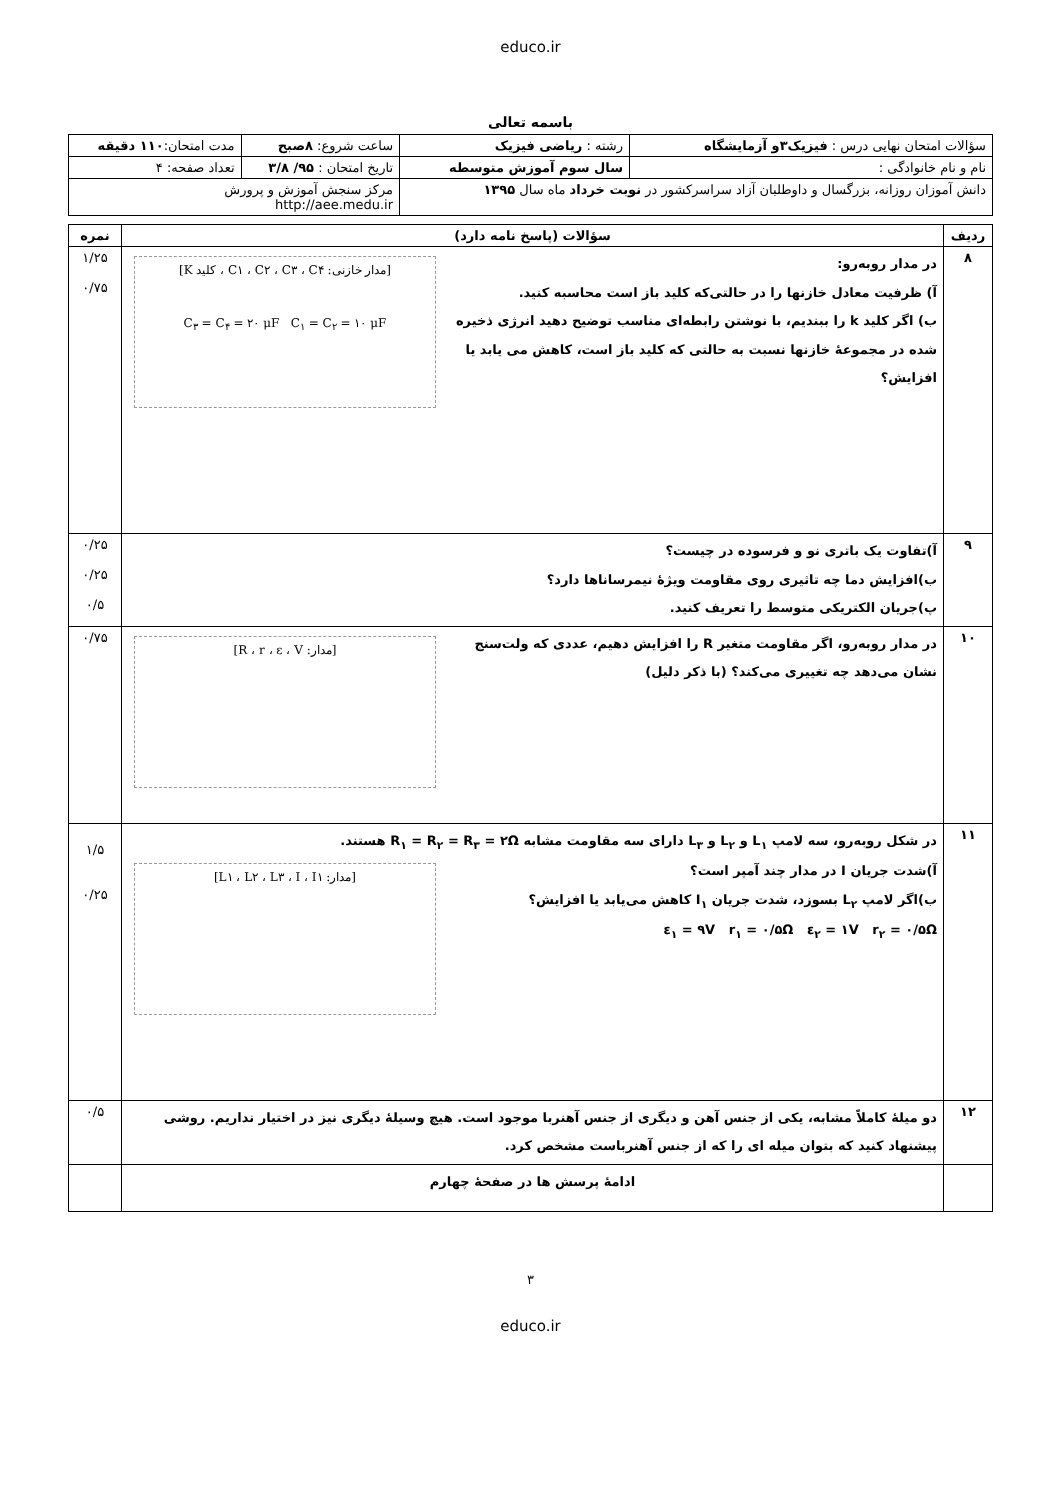educo.ir
باسمه تعالی
| سؤالات امتحان نهایی درس : فیزیک۳و آزمایشگاه | رشته : ریاضی فیزیک | ساعت شروع: ۸صبح | مدت امتحان: ۱۱۰ دقیقه |
| نام و نام خانوادگی : | سال سوم آموزش متوسطه | تاریخ امتحان : ۹۵/ ۳/۸ | تعداد صفحه: ۴ |
| دانش آموزان روزانه، بزرگسال و داوطلبان آزاد سراسرکشور در نوبت خرداد ماه سال ۱۳۹۵ | | مرکز سنجش آموزش و پرورش http://aee.medu.ir | |
| ردیف | سؤالات (پاسخ نامه دارد) | نمره |
| --- | --- | --- |
| ۸ | [مدار خازنی: C۱ ، C۲ ، C۳ ، C۴ ، کلید K] C<sub>۳</sub> = C<sub>۴</sub> = ۲۰ μF C<sub>۱</sub> = C<sub>۲</sub> = ۱۰ μF در مدار روبه‌رو: آ) ظرفیت معادل خازنها را در حالتی‌که کلید باز است محاسبه کنید. ب) اگر کلید k را ببندیم، با نوشتن رابطه‌ای مناسب توضیح دهید انرژی ذخیره شده در مجموعهٔ خازنها نسبت به حالتی که کلید باز است، کاهش می یابد یا افزایش؟ | ۱/۲۵ ۰/۷۵ |
| ۹ | آ)تفاوت یک باتری نو و فرسوده در چیست؟ ب)افزایش دما چه تاثیری روی مقاومت ویژهٔ نیمرساناها دارد؟ پ)جریان الکتریکی متوسط را تعریف کنید. | ۰/۲۵ ۰/۲۵ ۰/۵ |
| ۱۰ | [مدار: R ، r ، ε ، V] در مدار روبه‌رو، اگر مقاومت متغیر R را افزایش دهیم، عددی که ولت‌سنج نشان می‌دهد چه تغییری می‌کند؟ (با ذکر دلیل) | ۰/۷۵ |
| ۱۱ | در شکل روبه‌رو، سه لامپ L<sub>۱</sub> و L<sub>۲</sub> و L<sub>۳</sub> دارای سه مقاومت مشابه R<sub>۱</sub> = R<sub>۲</sub> = R<sub>۳</sub> = ۲Ω هستند. آ)شدت جریان I در مدار چند آمپر است؟ [مدار: L۱ ، L۲ ، L۳ ، I ، I۱] ب)اگر لامپ L<sub>۲</sub> بسوزد، شدت جریان I<sub>۱</sub> کاهش می‌یابد یا افزایش؟ ε<sub>۱</sub> = ۹V r<sub>۱</sub> = ۰/۵Ω ε<sub>۲</sub> = ۱V r<sub>۲</sub> = ۰/۵Ω | ۱/۵ ۰/۲۵ |
| ۱۲ | دو میلهٔ کاملاً مشابه، یکی از جنس آهن و دیگری از جنس آهنربا موجود است. هیچ وسیلهٔ دیگری نیز در اختیار نداریم. روشی پیشنهاد کنید که بتوان میله ای را که از جنس آهنرباست مشخص کرد. | ۰/۵ |
| | ادامهٔ پرسش ها در صفحهٔ چهارم | |
۳
educo.ir